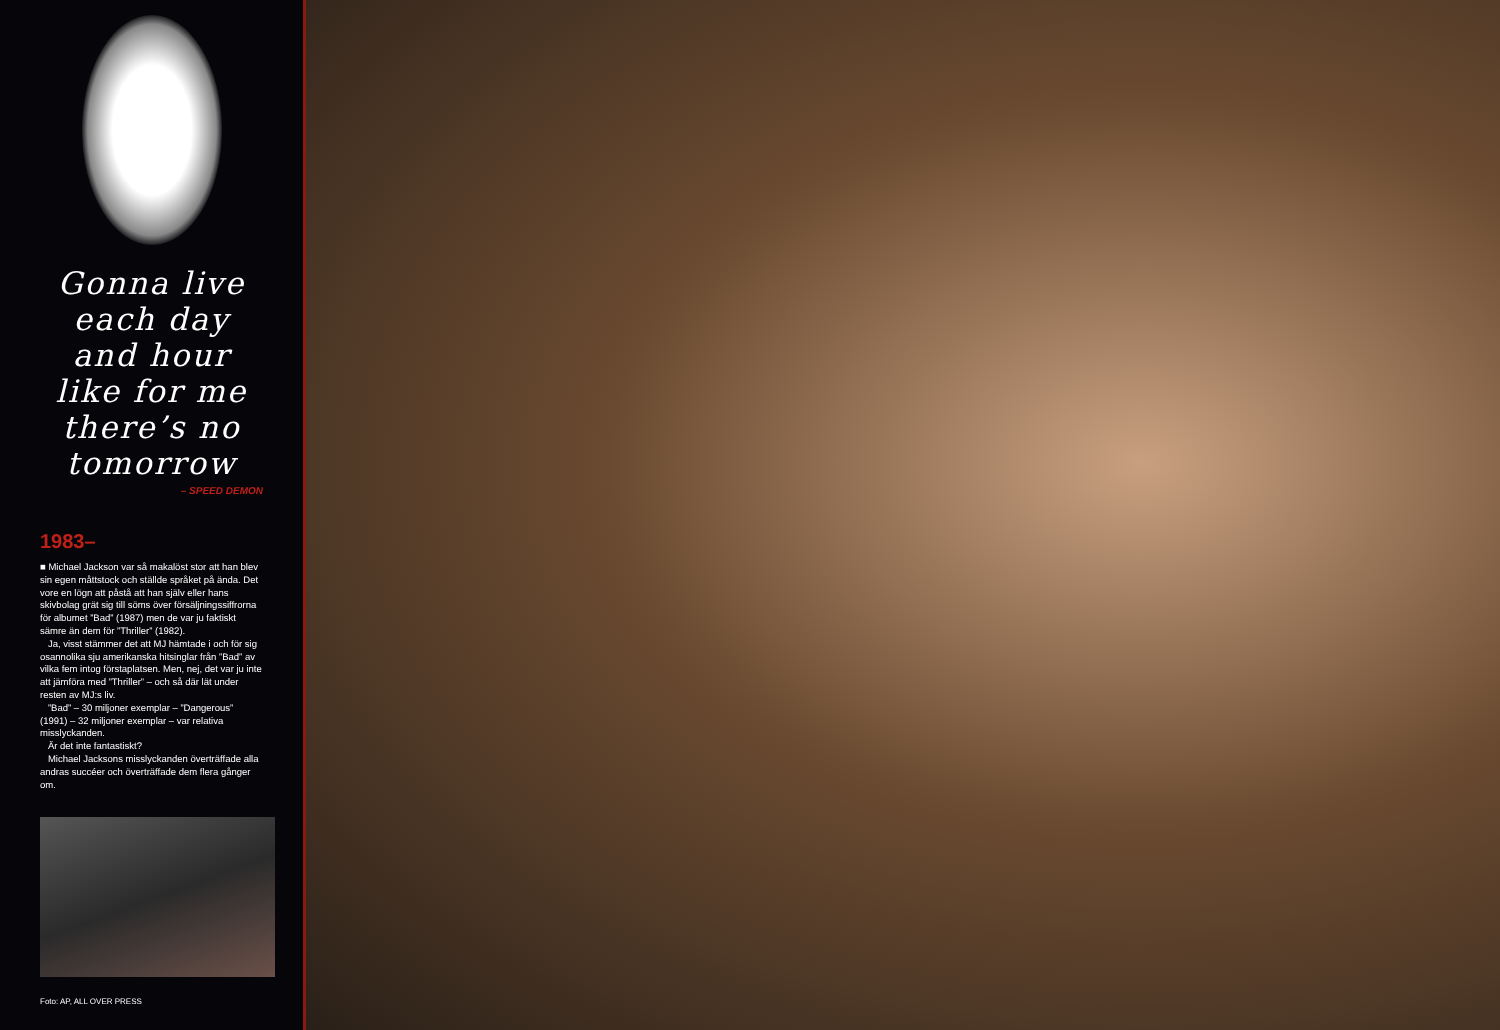Gonna live each day and hour like for me there’s no tomorrow
– SPEED DEMON
1983–
■ Michael Jackson var så makalöst stor att han blev sin egen måttstock och ställde språket på ända. Det vore en lögn att påstå att han själv eller hans skivbolag grät sig till söms över försäljningssiffrorna för albumet ”Bad” (1987) men de var ju faktiskt sämre än dem för ”Thriller” (1982).
Ja, visst stämmer det att MJ hämtade i och för sig osannolika sju amerikanska hitsinglar från ”Bad” av vilka fem intog förstaplatsen. Men, nej, det var ju inte att jämföra med ”Thriller” – och så där lät under resten av MJ:s liv.
”Bad” – 30 miljoner exemplar – ”Dangerous” (1991) – 32 miljoner exemplar – var relativa misslyckanden.
Är det inte fantastiskt?
Michael Jacksons misslyckanden överträffade alla andras succéer och överträffade dem flera gånger om.
Foto: AP, ALL OVER PRESS